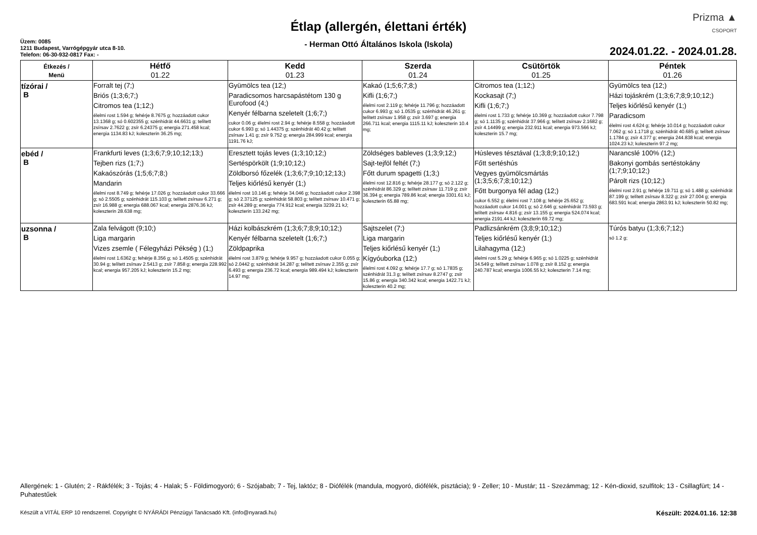Üzem: 0085
1211 Budapest, Varrógépgyár utca 8-10.
Telefon: 06-30-932-0817 Fax: -
Étlap (allergén, élettani érték)
- Herman Ottó Általános Iskola (Iskola)
Prizma ▲
CSOPORT
2024.01.22. - 2024.01.28.
| Étkezés / Menü | Hétfő 01.22 | Kedd 01.23 | Szerda 01.24 | Csütörtök 01.25 | Péntek 01.26 |
| --- | --- | --- | --- | --- | --- |
| tízórai / B | Forralt tej (7;) Briós (1;3;6;7;) Citromos tea (1;12;) élelmi rost 1.594 g; fehérje 8.7675 g; hozzáadott cukor 13.1368 g; só 0.602355 g; szénhidrát 44.6631 g; telített zsírsav 2.7622 g; zsír 6.24375 g; energia 271.458 kcal; energia 1134.83 kJ; koleszterin 36.25 mg; | Gyümölcs tea (12;) Paradicsomos harcsapástétom 130 g Eurofood (4;) Kenyér félbarna szeletelt (1;6;7;) cukor 0.06 g; élelmi rost 2.94 g; fehérje 8.558 g; hozzáadott cukor 6.993 g; só 1.44375 g; szénhidrát 40.42 g; telített zsírsav 1.41 g; zsír 9.752 g; energia 284.999 kcal; energia 1191.76 kJ; | Kakaó (1;5;6;7;8;) Kifli (1;6;7;) élelmi rost 2.119 g; fehérje 11.796 g; hozzáadott cukor 6.993 g; só 1.0535 g; szénhidrát 46.261 g; telített zsírsav 1.958 g; zsír 3.697 g; energia 266.711 kcal; energia 1115.11 kJ; koleszterin 10.4 mg; | Citromos tea (1;12;) Kockasajt (7;) Kifli (1;6;7;) élelmi rost 1.733 g; fehérje 10.369 g; hozzáadott cukor 7.798 g; só 1.1135 g; szénhidrát 37.966 g; telített zsírsav 2.1682 g; zsír 4.14499 g; energia 232.911 kcal; energia 973.566 kJ; koleszterin 15.7 mg; | Gyümölcs tea (12;) Házi tojáskrém (1;3;6;7;8;9;10;12;) Teljes kiőrlésű kenyér (1;) Paradicsom élelmi rost 4.624 g; fehérje 10.014 g; hozzáadott cukor 7.062 g; só 1.1718 g; szénhidrát 40.685 g; telített zsírsav 1.1784 g; zsír 4.377 g; energia 244.838 kcal; energia 1024.23 kJ; koleszterin 97.2 mg; |
| ebéd / B | Frankfurti leves (1;3;6;7;9;10;12;13;) Tejben rizs (1;7;) Kakaószórás (1;5;6;7;8;) Mandarin élelmi rost 8.749 g; fehérje 17.026 g; hozzáadott cukor 33.666 g; só 2.5505 g; szénhidrát 115.103 g; telített zsírsav 6.271 g; zsír 16.988 g; energia 688.067 kcal; energia 2876.36 kJ; koleszterin 28.638 mg; | Eresztett tojás leves (1;3;10;12;) Sertéspörkölt (1;9;10;12;) Zöldborsó főzelék (1;3;6;7;9;10;12;13;) Teljes kiőrlésű kenyér (1;) élelmi rost 10.146 g; fehérje 34.046 g; hozzáadott cukor 2.398 g; só 2.37125 g; szénhidrát 58.803 g; telített zsírsav 10.471 g; zsír 44.289 g; energia 774.912 kcal; energia 3239.21 kJ; koleszterin 133.242 mg; | Zöldséges bableves (1;3;9;12;) Sajt-tejföl feltét (7;) Főtt durum spagetti (1;3;) élelmi rost 12.816 g; fehérje 28.177 g; só 2.122 g; szénhidrát 86.329 g; telített zsírsav 11.719 g; zsír 36.394 g; energia 789.86 kcal; energia 3301.61 kJ; koleszterin 65.88 mg; | Húsleves tésztával (1;3;8;9;10;12;) Főtt sertéshús Vegyes gyümölcsmártás (1;3;5;6;7;8;10;12;) Főtt burgonya fél adag (12;) cukor 6.552 g; élelmi rost 7.108 g; fehérje 25.652 g; hozzáadott cukor 14.001 g; só 2.646 g; szénhidrát 73.593 g; telített zsírsav 4.816 g; zsír 13.155 g; energia 524.074 kcal; energia 2191.44 kJ; koleszterin 69.72 mg; | Narancslé 100% (12;) Bakonyi gombás sertéstokány (1;7;9;10;12;) Párolt rizs (10;12;) élelmi rost 2.91 g; fehérje 19.711 g; só 1.488 g; szénhidrát 87.199 g; telített zsírsav 8.322 g; zsír 27.004 g; energia 683.591 kcal; energia 2863.91 kJ; koleszterin 50.82 mg; |
| uzsonna / B | Zala felvágott (9;10;) Liga margarin Vizes zsemle ( Félegyházi Pékség ) (1;) élelmi rost 1.6362 g; fehérje 8.356 g; só 1.4505 g; szénhidrát 30.94 g; telített zsírsav 2.5413 g; zsír 7.858 g; energia 228.992 kcal; energia 957.205 kJ; koleszterin 15.2 mg; | Házi kolbászkrém (1;3;6;7;8;9;10;12;) Kenyér félbarna szeletelt (1;6;7;) Zöldpaprika élelmi rost 3.879 g; fehérje 9.957 g; hozzáadott cukor 0.055 g; só 2.0442 g; szénhidrát 34.287 g; telített zsírsav 2.355 g; zsír 6.493 g; energia 236.72 kcal; energia 989.494 kJ; koleszterin 14.97 mg; | Sajtszelet (7;) Liga margarin Teljes kiőrlésű kenyér (1;) Kígyóuborka (12;) élelmi rost 4.092 g; fehérje 17.7 g; só 1.7835 g; szénhidrát 31.3 g; telített zsírsav 8.2747 g; zsír 15.86 g; energia 340.342 kcal; energia 1422.71 kJ; koleszterin 40.2 mg; | Padlizsánkrém (3;8;9;10;12;) Teljes kiőrlésű kenyér (1;) Lilahagyma (12;) élelmi rost 5.29 g; fehérje 6.965 g; só 1.0225 g; szénhidrát 34.549 g; telített zsírsav 1.078 g; zsír 8.152 g; energia 240.787 kcal; energia 1006.55 kJ; koleszterin 7.14 mg; | Túrós batyu (1;3;6;7;12;) só 1.2 g; |
Allergének: 1 - Glutén; 2 - Rákfélék; 3 - Tojás; 4 - Halak; 5 - Földimogyoró; 6 - Szójabab; 7 - Tej, laktóz; 8 - Diófélék (mandula, mogyoró, diófélék, pisztácia); 9 - Zeller; 10 - Mustár; 11 - Szezámmag; 12 - Kén-dioxid, szulfitok; 13 - Csillagfürt; 14 - Puhatestűek
Készült a VITÁL ERP 10 rendszerrel. Copyright © NYÁRÁDI Pénzügyi Tanácsadó Kft. (info@nyaradi.hu) Készült: 2024.01.16. 12:38